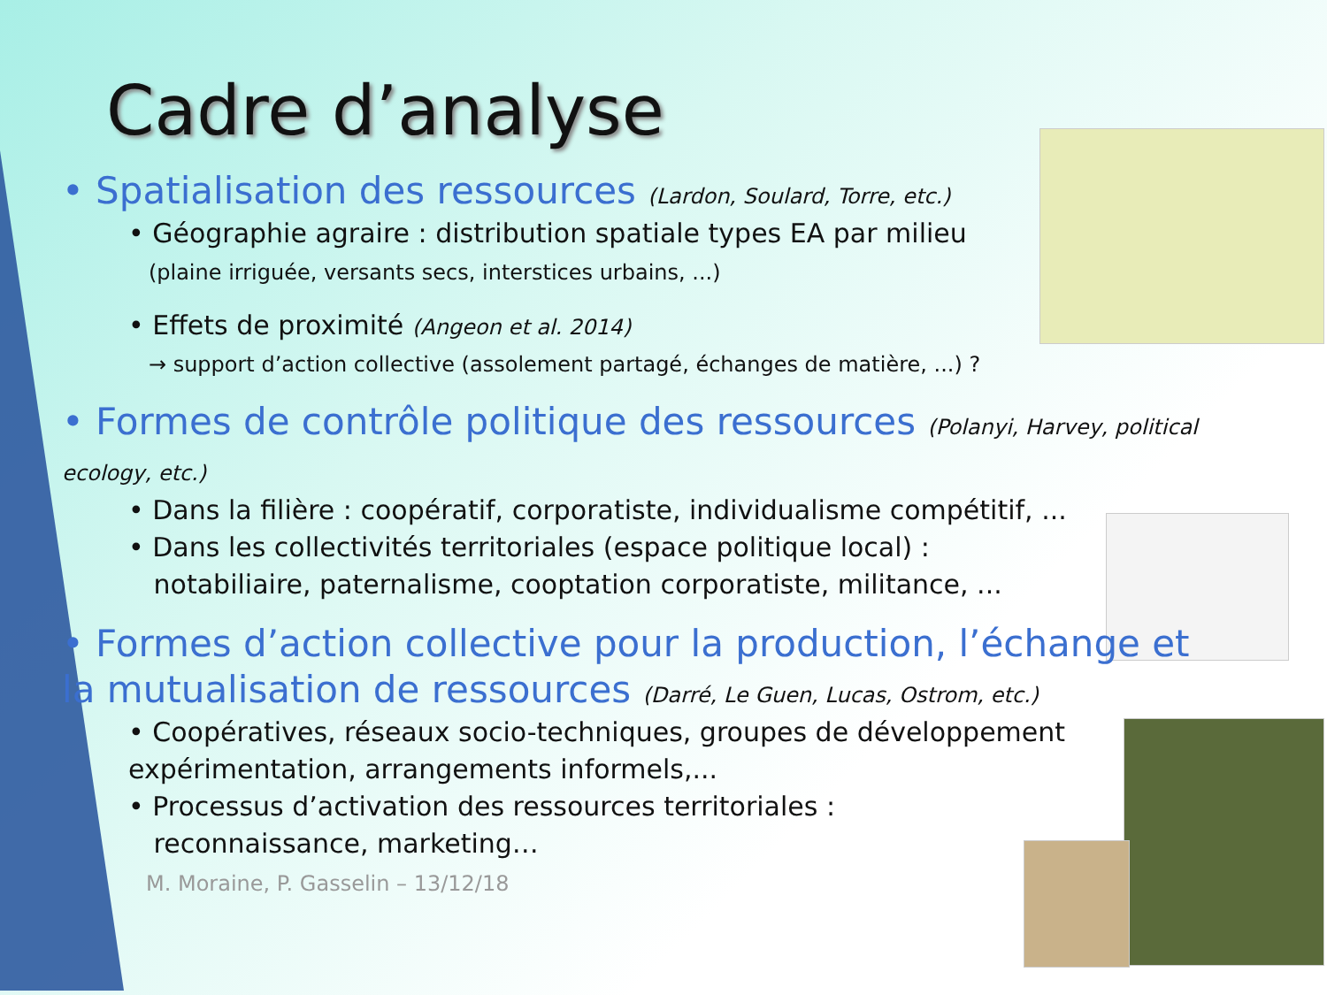Cadre d’analyse
• Spatialisation des ressources (Lardon, Soulard, Torre, etc.)
• Géographie agraire : distribution spatiale types EA par milieu
(plaine irriguée, versants secs, interstices urbains, ...)
• Effets de proximité (Angeon et al. 2014)
→ support d’action collective (assolement partagé, échanges de matière, ...) ?
• Formes de contrôle politique des ressources (Polanyi, Harvey, political ecology, etc.)
• Dans la filière : coopératif, corporatiste, individualisme compétitif, ...
• Dans les collectivités territoriales (espace politique local) :
notabiliaire, paternalisme, cooptation corporatiste, militance, ...
• Formes d’action collective pour la production, l’échange et la mutualisation de ressources (Darré, Le Guen, Lucas, Ostrom, etc.)
• Coopératives, réseaux socio-techniques, groupes de développement expérimentation, arrangements informels,...
• Processus d’activation des ressources territoriales :
reconnaissance, marketing…
M. Moraine, P. Gasselin – 13/12/18